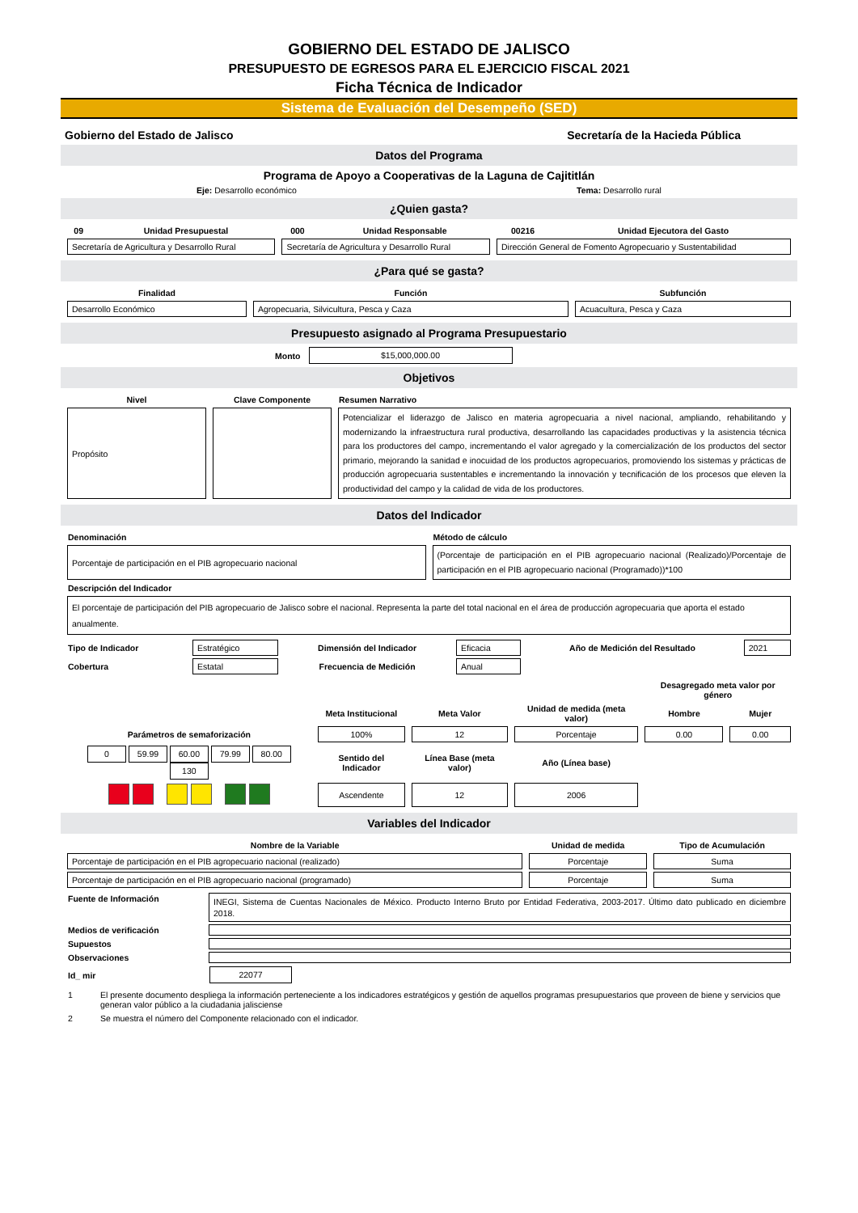GOBIERNO DEL ESTADO DE JALISCO
PRESUPUESTO DE EGRESOS PARA EL EJERCICIO FISCAL 2021
Ficha Técnica de Indicador
Sistema de Evaluación del Desempeño (SED)
Gobierno del Estado de Jalisco Secretaría de la Hacieda Pública
Datos del Programa
Programa de Apoyo a Cooperativas de la Laguna de Cajititlán
Eje: Desarrollo económico Tema: Desarrollo rural
¿Quien gasta?
| 09 | Unidad Presupuestal | 000 | Unidad Responsable | 00216 | Unidad Ejecutora del Gasto |
| --- | --- | --- | --- | --- | --- |
| Secretaría de Agricultura y Desarrollo Rural | | Secretaría de Agricultura y Desarrollo Rural | | Dirección General de Fomento Agropecuario y Sustentabilidad | |
¿Para qué se gasta?
| Finalidad | Función | Subfunción |
| --- | --- | --- |
| Desarrollo Económico | Agropecuaria, Silvicultura, Pesca y Caza | Acuacultura, Pesca y Caza |
Presupuesto asignado al Programa Presupuestario
Monto
$15,000,000.00
Objetivos
| Nivel | Clave Componente | Resumen Narrativo |
| --- | --- | --- |
| Propósito | | Potencializar el liderazgo de Jalisco en materia agropecuaria a nivel nacional, ampliando, rehabilitando y modernizando la infraestructura rural productiva, desarrollando las capacidades productivas y la asistencia técnica para los productores del campo, incrementando el valor agregado y la comercialización de los productos del sector primario, mejorando la sanidad e inocuidad de los productos agropecuarios, promoviendo los sistemas y prácticas de producción agropecuaria sustentables e incrementando la innovación y tecnificación de los procesos que eleven la productividad del campo y la calidad de vida de los productores. |
Datos del Indicador
| Denominación | Método de cálculo |
| --- | --- |
| Porcentaje de participación en el PIB agropecuario nacional | (Porcentaje de participación en el PIB agropecuario nacional (Realizado)/Porcentaje de participación en el PIB agropecuario nacional (Programado))*100 |
| Descripción del Indicador | |
| El porcentaje de participación del PIB agropecuario de Jalisco sobre el nacional. Representa la parte del total nacional en el área de producción agropecuaria que aporta el estado anualmente. | |
| Tipo de Indicador | Estratégico | Dimensión del Indicador | Eficacia | Año de Medición del Resultado | 2021 |
| Cobertura | Estatal | Frecuencia de Medición | Anual | | |
| | | | | Desagregado meta valor por género | |
| | Meta Institucional | Meta Valor | Unidad de medida (meta valor) | Hombre | Mujer |
| Parámetros de semaforización | 100% | 12 | Porcentaje | 0.00 | 0.00 |
| 0 59.99 60.00 79.99 80.00 130 | Sentido del Indicador | Línea Base (meta valor) | Año (Línea base) | | |
| | Ascendente | 12 | 2006 | | |
Variables del Indicador
| Nombre de la Variable | Unidad de medida | Tipo de Acumulación |
| --- | --- | --- |
| Porcentaje de participación en el PIB agropecuario nacional (realizado) | Porcentaje | Suma |
| Porcentaje de participación en el PIB agropecuario nacional (programado) | Porcentaje | Suma |
| Fuente de Información | INEGI, Sistema de Cuentas Nacionales de México. Producto Interno Bruto por Entidad Federativa, 2003-2017. Último dato publicado en diciembre 2018. |
| Medios de verificación | |
| Supuestos | |
| Observaciones | |
| Id_ mir | 22077 |
| 1 | El presente documento despliega la información perteneciente a los indicadores estratégicos y gestión de aquellos programas presupuestarios que proveen de biene y servicios que generan valor público a la ciudadania jalisciense |
| 2 | Se muestra el número del Componente relacionado con el indicador. |